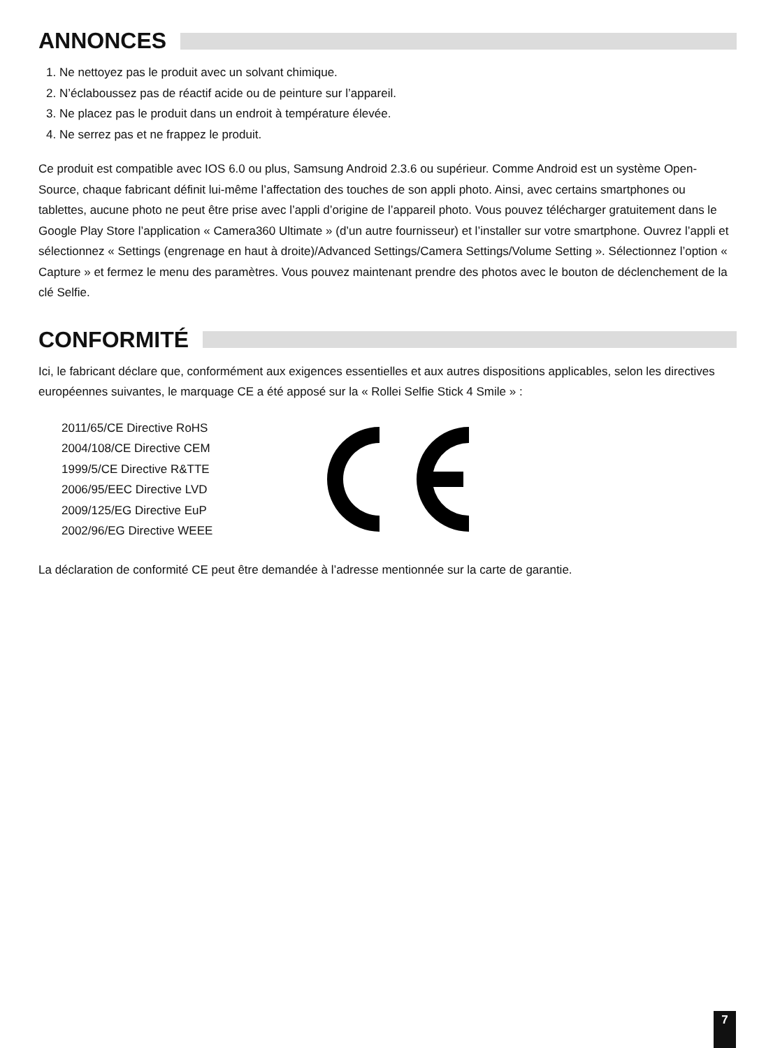ANNONCES
1. Ne nettoyez pas le produit avec un solvant chimique.
2. N’éclaboussez pas de réactif acide ou de peinture sur l’appareil.
3. Ne placez pas le produit dans un endroit à température élevée.
4. Ne serrez pas et ne frappez le produit.
Ce produit est compatible avec IOS 6.0 ou plus, Samsung Android 2.3.6 ou supérieur. Comme Android est un système Open-Source, chaque fabricant définit lui-même l’affectation des touches de son appli photo. Ainsi, avec certains smartphones ou tablettes, aucune photo ne peut être prise avec l’appli d’origine de l’appareil photo. Vous pouvez télécharger gratuitement dans le Google Play Store l’application « Camera360 Ultimate » (d’un autre fournisseur) et l’installer sur votre smartphone. Ouvrez l’appli et sélectionnez « Settings (engrenage en haut à droite)/Advanced Settings/Camera Settings/Volume Setting ». Sélectionnez l’option « Capture » et fermez le menu des paramètres. Vous pouvez maintenant prendre des photos avec le bouton de déclenchement de la clé Selfie.
CONFORMITÉ
Ici, le fabricant déclare que, conformément aux exigences essentielles et aux autres dispositions applicables, selon les directives européennes suivantes, le marquage CE a été apposé sur la « Rollei Selfie Stick 4 Smile » :
2011/65/CE Directive RoHS
2004/108/CE Directive CEM
1999/5/CE Directive R&TTE
2006/95/EEC Directive LVD
2009/125/EG Directive EuP
2002/96/EG Directive WEEE
La déclaration de conformité CE peut être demandée à l’adresse mentionnée sur la carte de garantie.
7